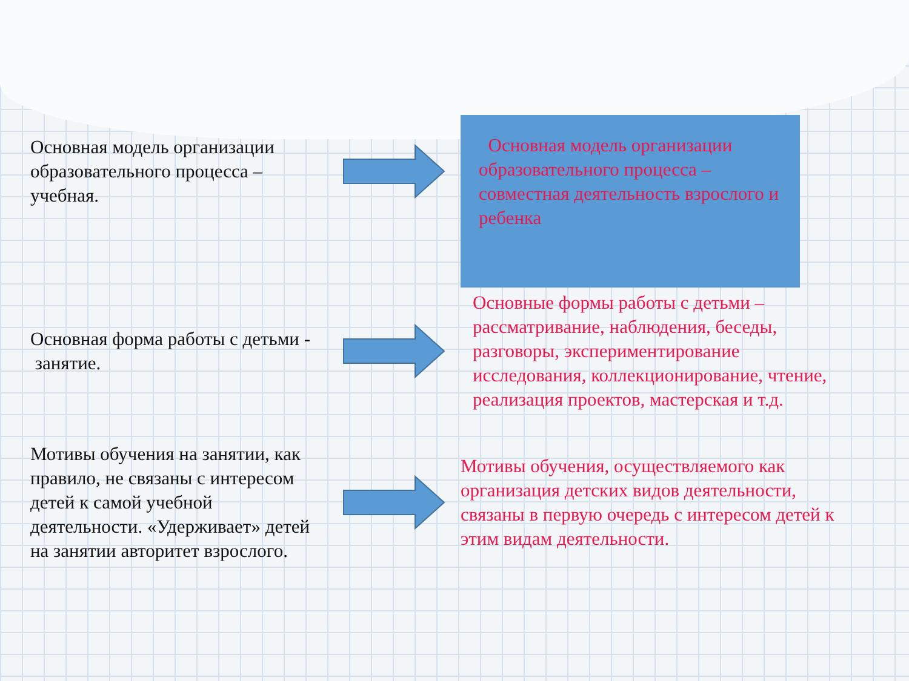Основная модель организации образовательного процесса – учебная.
Основная модель организации образовательного процесса – совместная деятельность взрослого и ребенка
Основная форма работы с детьми - занятие.
Основные формы работы с детьми – рассматривание, наблюдения, беседы, разговоры, экспериментирование исследования, коллекционирование, чтение, реализация проектов, мастерская и т.д.
Мотивы обучения на занятии, как правило, не связаны с интересом детей к самой учебной деятельности. «Удерживает» детей на занятии авторитет взрослого.
Мотивы обучения, осуществляемого как организация детских видов деятельности, связаны в первую очередь с интересом детей к этим видам деятельности.